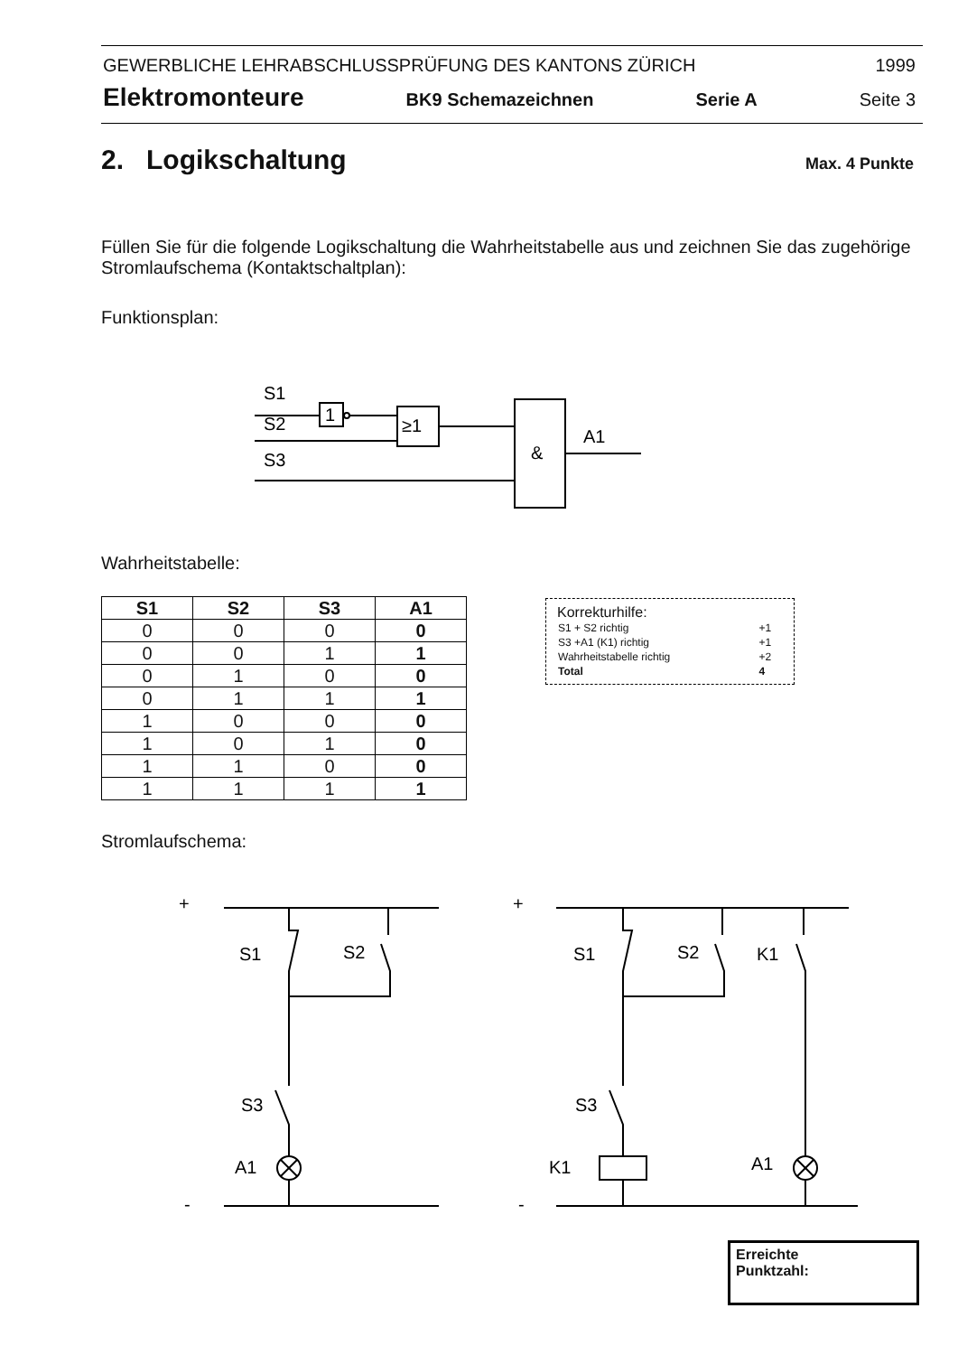GEWERBLICHE LEHRABSCHLUSSPRÜFUNG DES KANTONS ZÜRICH 1999
Elektromonteure BK9 Schemazeichnen Serie A Seite 3
2. Logikschaltung Max. 4 Punkte
Füllen Sie für die folgende Logikschaltung die Wahrheitstabelle aus und zeichnen Sie das zugehörige Stromlaufschema (Kontaktschaltplan):
Funktionsplan:
S1
S2
S3
1
≥1
&
A1
Wahrheitstabelle:
| S1 | S2 | S3 | A1 |
| --- | --- | --- | --- |
| 0 | 0 | 0 | 0 |
| 0 | 0 | 1 | 1 |
| 0 | 1 | 0 | 0 |
| 0 | 1 | 1 | 1 |
| 1 | 0 | 0 | 0 |
| 1 | 0 | 1 | 0 |
| 1 | 1 | 0 | 0 |
| 1 | 1 | 1 | 1 |
Korrekturhilfe:
| S1 + S2 richtig | +1 |
| S3 +A1 (K1) richtig | +1 |
| Wahrheitstabelle richtig | +2 |
| Total | 4 |
Stromlaufschema:
+
-
S1
S2
S3
A1
+
-
S1
S2
K1
S3
K1
A1
Erreichte
Punktzahl: